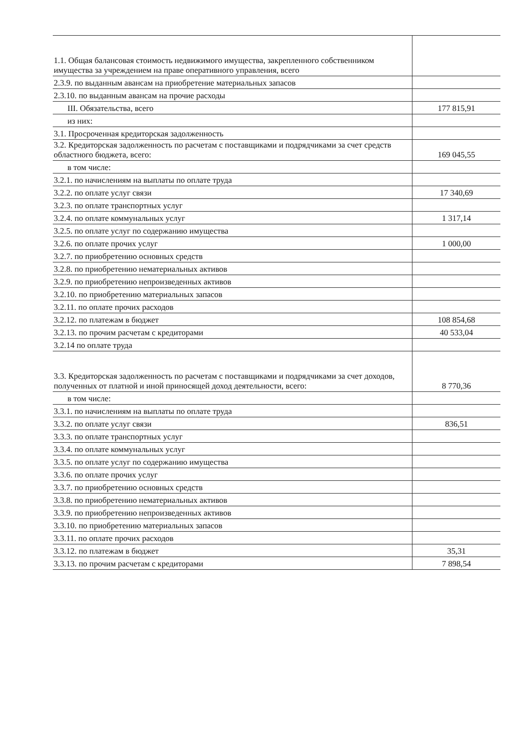| 1.1. Общая балансовая стоимость недвижимого имущества, закрепленного собственником имущества за учреждением на праве оперативного управления, всего | |
| 2.3.9. по выданным авансам на приобретение материальных запасов | |
| 2.3.10. по выданным авансам на прочие расходы | |
| III. Обязательства, всего | 177 815,91 |
| из них: | |
| 3.1. Просроченная кредиторская задолженность | |
| 3.2. Кредиторская задолженность по расчетам с поставщиками и подрядчиками за счет средств областного бюджета, всего: | 169 045,55 |
| в том числе: | |
| 3.2.1. по начислениям на выплаты по оплате труда | |
| 3.2.2. по оплате услуг связи | 17 340,69 |
| 3.2.3. по оплате транспортных услуг | |
| 3.2.4. по оплате коммунальных услуг | 1 317,14 |
| 3.2.5. по оплате услуг по содержанию имущества | |
| 3.2.6. по оплате прочих услуг | 1 000,00 |
| 3.2.7. по приобретению основных средств | |
| 3.2.8. по приобретению нематериальных активов | |
| 3.2.9. по приобретению непроизведенных активов | |
| 3.2.10. по приобретению материальных запасов | |
| 3.2.11. по оплате прочих расходов | |
| 3.2.12. по платежам в бюджет | 108 854,68 |
| 3.2.13. по прочим расчетам с кредиторами | 40 533,04 |
| 3.2.14 по оплате труда | |
| 3.3. Кредиторская задолженность по расчетам с поставщиками и подрядчиками за счет доходов, полученных от платной и иной приносящей доход деятельности, всего: | 8 770,36 |
| в том числе: | |
| 3.3.1. по начислениям на выплаты по оплате труда | |
| 3.3.2. по оплате услуг связи | 836,51 |
| 3.3.3. по оплате транспортных услуг | |
| 3.3.4. по оплате коммунальных услуг | |
| 3.3.5. по оплате услуг по содержанию имущества | |
| 3.3.6. по оплате прочих услуг | |
| 3.3.7. по приобретению основных средств | |
| 3.3.8. по приобретению нематериальных активов | |
| 3.3.9. по приобретению непроизведенных активов | |
| 3.3.10. по приобретению материальных запасов | |
| 3.3.11. по оплате прочих расходов | |
| 3.3.12. по платежам в бюджет | 35,31 |
| 3.3.13. по прочим расчетам с кредиторами | 7 898,54 |